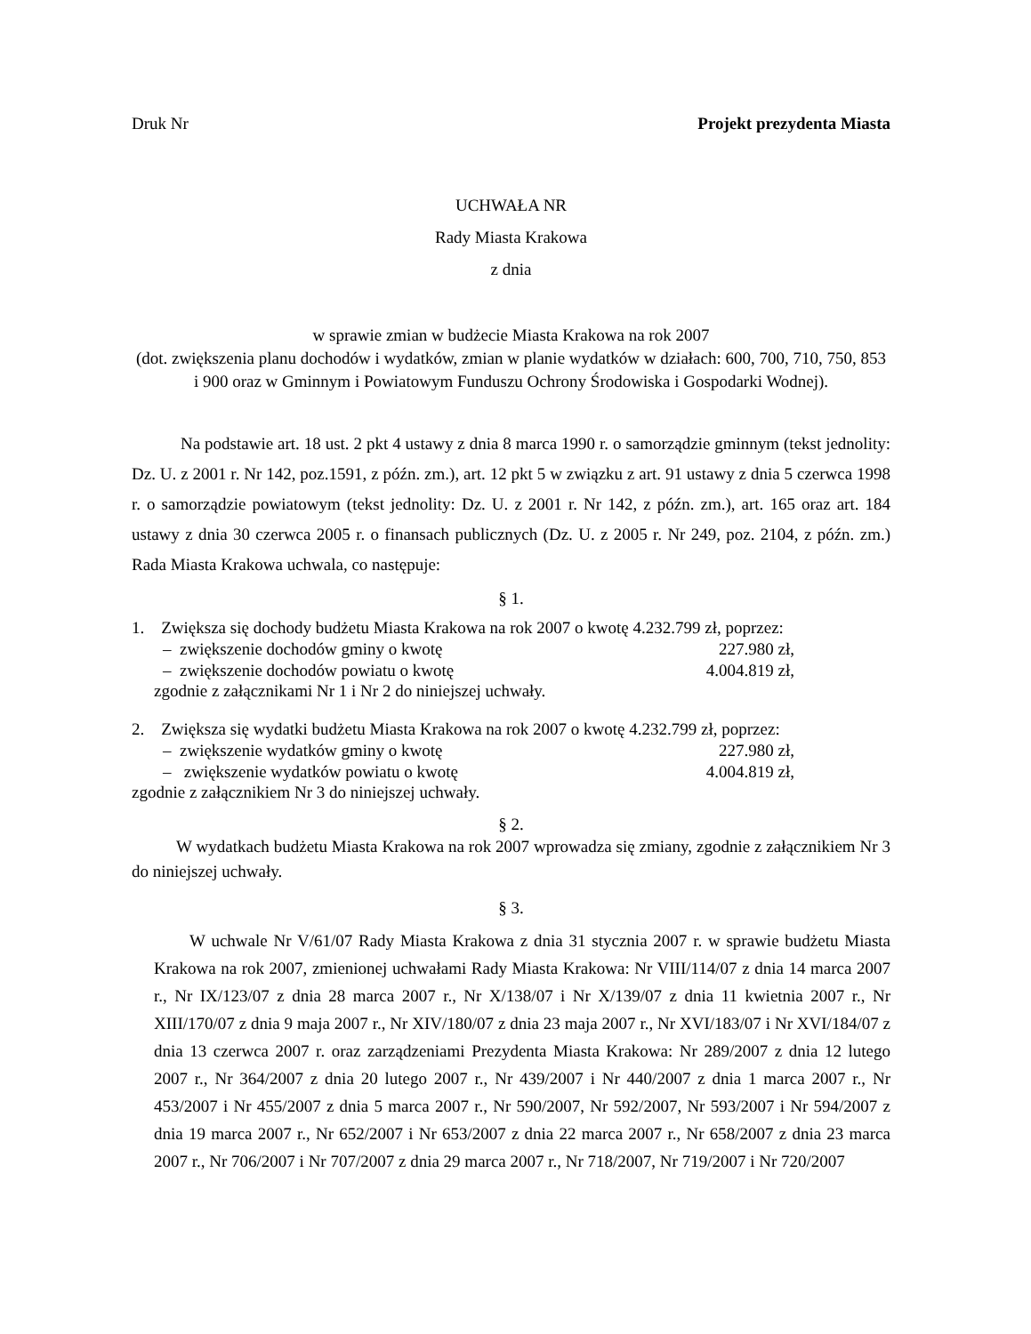Druk Nr Projekt prezydenta Miasta
UCHWAŁA NR
Rady Miasta Krakowa
z dnia
w sprawie zmian w budżecie Miasta Krakowa na rok 2007
(dot. zwiększenia planu dochodów i wydatków, zmian w planie wydatków w działach: 600, 700, 710, 750, 853 i 900 oraz w Gminnym i Powiatowym Funduszu Ochrony Środowiska i Gospodarki Wodnej).
Na podstawie art. 18 ust. 2 pkt 4 ustawy z dnia 8 marca 1990 r. o samorządzie gminnym (tekst jednolity: Dz. U. z 2001 r. Nr 142, poz.1591, z późn. zm.), art. 12 pkt 5 w związku z art. 91 ustawy z dnia 5 czerwca 1998 r. o samorządzie powiatowym (tekst jednolity: Dz. U. z 2001 r. Nr 142, z późn. zm.), art. 165 oraz art. 184 ustawy z dnia 30 czerwca 2005 r. o finansach publicznych (Dz. U. z 2005 r. Nr 249, poz. 2104, z późn. zm.) Rada Miasta Krakowa uchwala, co następuje:
§ 1.
1. Zwiększa się dochody budżetu Miasta Krakowa na rok 2007 o kwotę 4.232.799 zł, poprzez:
– zwiększenie dochodów gminy o kwotę 227.980 zł,
– zwiększenie dochodów powiatu o kwotę 4.004.819 zł,
zgodnie z załącznikami Nr 1 i Nr 2 do niniejszej uchwały.
2. Zwiększa się wydatki budżetu Miasta Krakowa na rok 2007 o kwotę 4.232.799 zł, poprzez:
– zwiększenie wydatków gminy o kwotę 227.980 zł,
– zwiększenie wydatków powiatu o kwotę 4.004.819 zł,
zgodnie z załącznikiem Nr 3 do niniejszej uchwały.
§ 2.
W wydatkach budżetu Miasta Krakowa na rok 2007 wprowadza się zmiany, zgodnie z załącznikiem Nr 3 do niniejszej uchwały.
§ 3.
W uchwale Nr V/61/07 Rady Miasta Krakowa z dnia 31 stycznia 2007 r. w sprawie budżetu Miasta Krakowa na rok 2007, zmienionej uchwałami Rady Miasta Krakowa: Nr VIII/114/07 z dnia 14 marca 2007 r., Nr IX/123/07 z dnia 28 marca 2007 r., Nr X/138/07 i Nr X/139/07 z dnia 11 kwietnia 2007 r., Nr XIII/170/07 z dnia 9 maja 2007 r., Nr XIV/180/07 z dnia 23 maja 2007 r., Nr XVI/183/07 i Nr XVI/184/07 z dnia 13 czerwca 2007 r. oraz zarządzeniami Prezydenta Miasta Krakowa: Nr 289/2007 z dnia 12 lutego 2007 r., Nr 364/2007 z dnia 20 lutego 2007 r., Nr 439/2007 i Nr 440/2007 z dnia 1 marca 2007 r., Nr 453/2007 i Nr 455/2007 z dnia 5 marca 2007 r., Nr 590/2007, Nr 592/2007, Nr 593/2007 i Nr 594/2007 z dnia 19 marca 2007 r., Nr 652/2007 i Nr 653/2007 z dnia 22 marca 2007 r., Nr 658/2007 z dnia 23 marca 2007 r., Nr 706/2007 i Nr 707/2007 z dnia 29 marca 2007 r., Nr 718/2007, Nr 719/2007 i Nr 720/2007